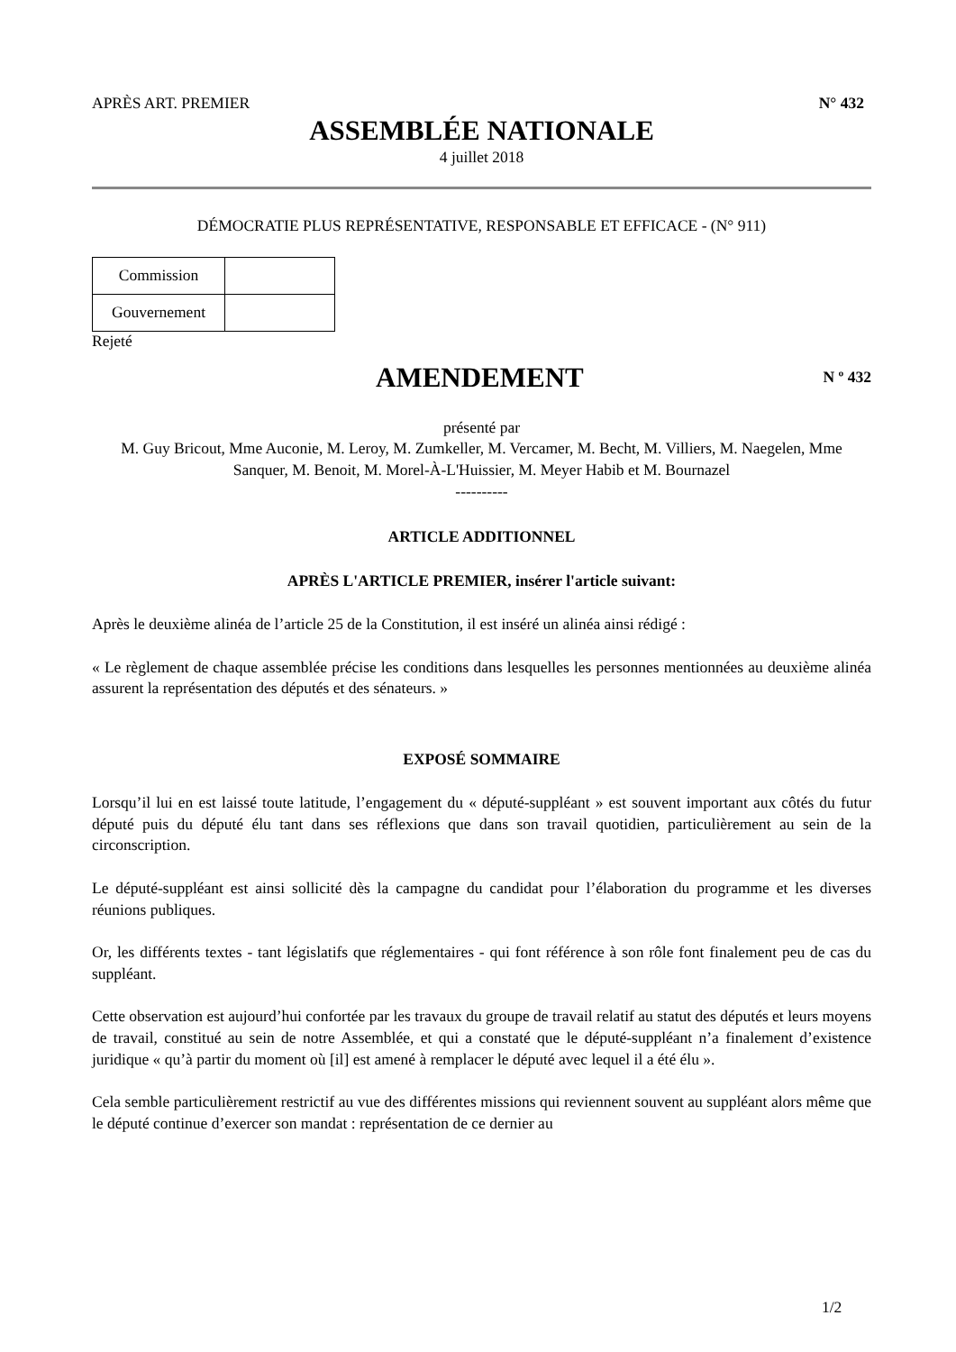APRÈS ART. PREMIER N° 432
ASSEMBLÉE NATIONALE
4 juillet 2018
DÉMOCRATIE PLUS REPRÉSENTATIVE, RESPONSABLE ET EFFICACE - (N° 911)
| Commission | |
| Gouvernement | |
Rejeté
AMENDEMENT
N º 432
présenté par
M. Guy Bricout, Mme Auconie, M. Leroy, M. Zumkeller, M. Vercamer, M. Becht, M. Villiers, M. Naegelen, Mme Sanquer, M. Benoit, M. Morel-À-L'Huissier, M. Meyer Habib et M. Bournazel
----------
ARTICLE ADDITIONNEL
APRÈS L'ARTICLE PREMIER, insérer l'article suivant:
Après le deuxième alinéa de l’article 25 de la Constitution, il est inséré un alinéa ainsi rédigé :
« Le règlement de chaque assemblée précise les conditions dans lesquelles les personnes mentionnées au deuxième alinéa assurent la représentation des députés et des sénateurs. »
EXPOSÉ SOMMAIRE
Lorsqu’il lui en est laissé toute latitude, l’engagement du « député-suppléant » est souvent important aux côtés du futur député puis du député élu tant dans ses réflexions que dans son travail quotidien, particulièrement au sein de la circonscription.
Le député-suppléant est ainsi sollicité dès la campagne du candidat pour l’élaboration du programme et les diverses réunions publiques.
Or, les différents textes - tant législatifs que réglementaires - qui font référence à son rôle font finalement peu de cas du suppléant.
Cette observation est aujourd’hui confortée par les travaux du groupe de travail relatif au statut des députés et leurs moyens de travail, constitué au sein de notre Assemblée, et qui a constaté que le député-suppléant n’a finalement d’existence juridique « qu’à partir du moment où [il] est amené à remplacer le député avec lequel il a été élu ».
Cela semble particulièrement restrictif au vue des différentes missions qui reviennent souvent au suppléant alors même que le député continue d’exercer son mandat : représentation de ce dernier au
1/2